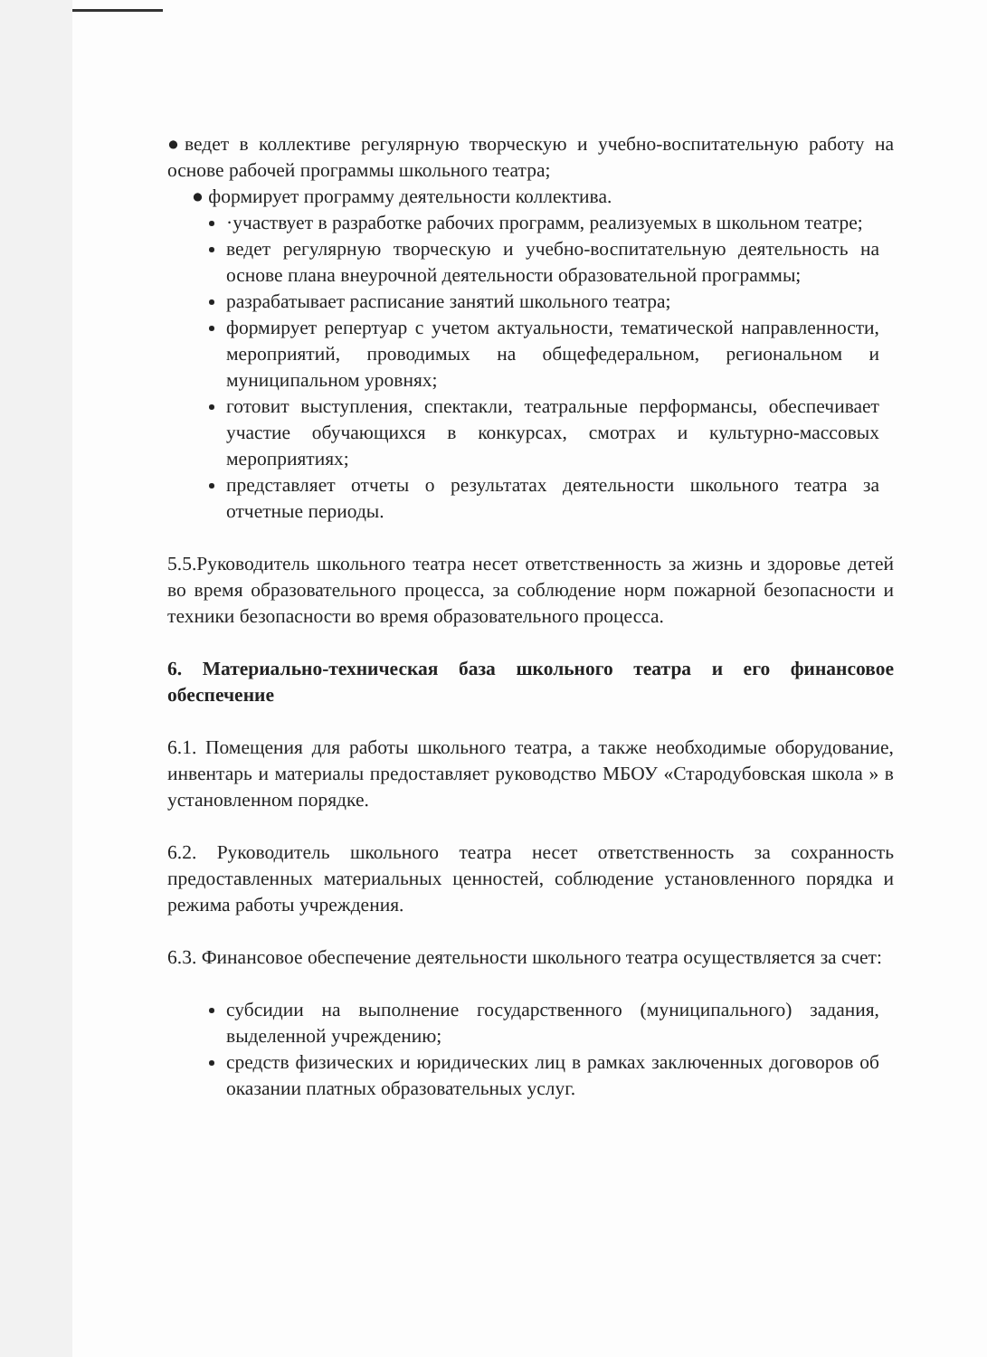●ведет в коллективе регулярную творческую и учебно-воспитательную работу на основе рабочей программы школьного театра;
● формирует программу деятельности коллектива.
·участвует в разработке рабочих программ, реализуемых в школьном театре;
ведет регулярную творческую и учебно-воспитательную деятельность на основе плана внеурочной деятельности образовательной программы;
разрабатывает расписание занятий школьного театра;
формирует репертуар с учетом актуальности, тематической направленности, мероприятий, проводимых на общефедеральном, региональном и муниципальном уровнях;
готовит выступления, спектакли, театральные перформансы, обеспечивает участие обучающихся в конкурсах, смотрах и культурно-массовых мероприятиях;
представляет отчеты о результатах деятельности школьного театра за отчетные периоды.
5.5.Руководитель школьного театра несет ответственность за жизнь и здоровье детей во время образовательного процесса, за соблюдение норм пожарной безопасности и техники безопасности во время образовательного процесса.
6. Материально-техническая база школьного театра и его финансовое обеспечение
6.1. Помещения для работы школьного театра, а также необходимые оборудование, инвентарь и материалы предоставляет руководство МБОУ «Стародубовская школа » в установленном порядке.
6.2. Руководитель школьного театра несет ответственность за сохранность предоставленных материальных ценностей, соблюдение установленного порядка и режима работы учреждения.
6.3. Финансовое обеспечение деятельности школьного театра осуществляется за счет:
субсидии на выполнение государственного (муниципального) задания, выделенной учреждению;
средств физических и юридических лиц в рамках заключенных договоров об оказании платных образовательных услуг.